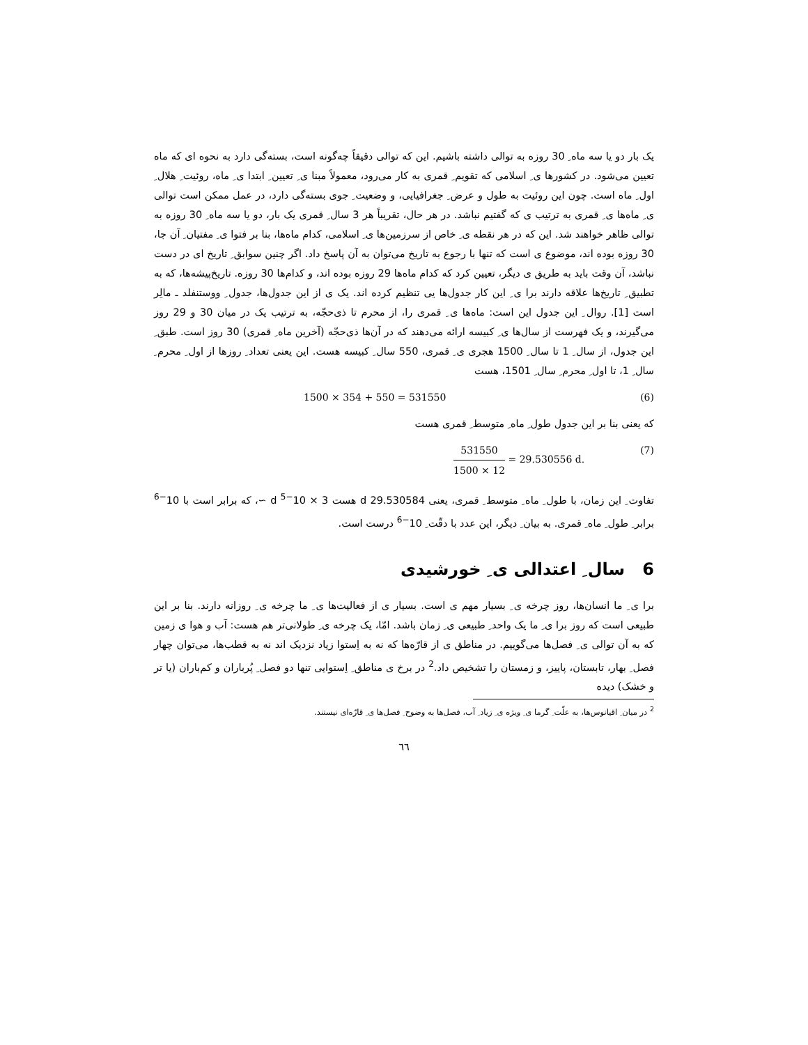یک بار دو یا سه ماه ِ 30 روزه به توالی داشته باشیم. این که توالی دقیقاً چه‌گونه است، بسته‌گی دارد به نحوه ای که ماه تعیین می‌شود. در کشورها ی ِ اسلامی که تقویم ِ قمری به کار می‌رود، معمولاً مبنا ی ِ تعیین ِ ابتدا ی ِ ماه، روئیت ِ هلال ِ اول ِ ماه است. چون این روئیت به طول و عرض ِ جغرافیایی، و وضعیت ِ جوی بسته‌گی دارد، در عمل ممکن است توالی ی ِ ماه‌ها ی ِ قمری به ترتیب ی که گفتیم نباشد. در هر حال، تقریباً هر 3 سال ِ قمری یک بار، دو یا سه ماه ِ 30 روزه به توالی ظاهر خواهند شد. این که در هر نقطه ی ِ خاص از سرزمین‌ها ی ِ اسلامی، کدام ماه‌ها، بنا بر فتوا ی ِ مفتیان ِ آن جا، 30 روزه بوده اند، موضوع ی است که تنها با رجوع به تاریخ می‌توان به آن پاسخ داد. اگر چنین سوابق ِ تاریخ ای در دست نباشد، آن وقت باید به طریق ی دیگر، تعیین کرد که کدام ماه‌ها 29 روزه بوده اند، و کدام‌ها 30 روزه. تاریخ‌پیشه‌ها، که به تطبیق ِ تاریخ‌ها علاقه دارند برا ی ِ این کار جدول‌ها یی تنظیم کرده اند. یک ی از این جدول‌ها، جدول ِ ووستنفلد ـ مالِر است [1]. روال ِ این جدول این است: ماه‌ها ی ِ قمری را، از محرم تا ذی‌حجّه، به ترتیب یک در میان 30 و 29 روز می‌گیرند، و یک فهرست از سال‌ها ی ِ کبیسه ارائه می‌دهند که در آن‌ها ذی‌حجّه (آخرین ماه ِ قمری) 30 روز است. طبق ِ این جدول، از سال ِ 1 تا سال ِ 1500 هجری ی ِ قمری، 550 سال ِ کبیسه هست. این یعنی تعداد ِ روزها از اول ِ محرم ِ سال ِ 1، تا اول ِ محرم ِ سال ِ 1501، هست
1500 × 354 + 550 = 531550 (6)
که یعنی بنا بر این جدول طول ِ ماه ِ متوسط ِ قمری هست
531550
1500 × 12
= 29.530556 d. (7)
تفاوت ِ این زمان، با طول ِ ماه ِ متوسط ِ قمری، یعنی 29.530584 d هست 3 × 10<sup>−5</sup> d ∼، که برابر است با 10<sup>−6</sup> برابر ِ طول ِ ماه ِ قمری. به بیان ِ دیگر، این عدد با دقّت ِ 10<sup>−6</sup> درست است.
6 سال ِ اعتدالی ی ِ خورشیدی
برا ی ِ ما انسان‌ها، روز چرخه ی ِ بسیار مهم ی است. بسیار ی از فعالیت‌ها ی ِ ما چرخه ی ِ روزانه دارند. بنا بر این طبیعی است که روز برا ی ِ ما یک واحد ِ طبیعی ی ِ زمان باشد. امّا، یک چرخه ی ِ طولانی‌تر هم هست: آب و هوا ی زمین که به آن توالی ی ِ فصل‌ها می‌گوییم. در مناطق ی از قارّه‌ها که نه به اِستوا زیاد نزدیک اند نه به قطب‌ها، می‌توان چهار فصل ِ بهار، تابستان، پاییز، و زمستان را تشخیص داد.<sup>2</sup> در برخ ی مناطق ِ اِستوایی تنها دو فصل ِ پُرباران و کم‌باران (یا تر و خشک) دیده
<sup>2</sup> در میان ِ اقیانوس‌ها، به علّت ِ گرما ی ِ ویژه ی ِ زیاد ِ آب، فصل‌ها به وضوح ِ فصل‌ها ی ِ قارّه‌ای نیستند.
٦٦